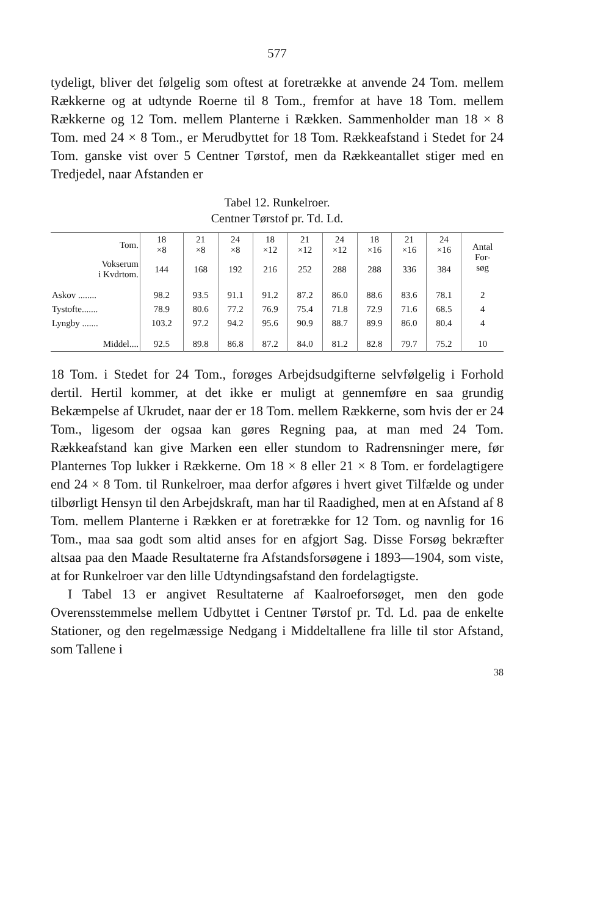577
tydeligt, bliver det følgelig som oftest at foretrække at anvende 24 Tom. mellem Rækkerne og at udtynde Roerne til 8 Tom., fremfor at have 18 Tom. mellem Rækkerne og 12 Tom. mellem Planterne i Rækken. Sammenholder man 18 × 8 Tom. med 24 × 8 Tom., er Merudbyttet for 18 Tom. Rækkeafstand i Stedet for 24 Tom. ganske vist over 5 Centner Tørstof, men da Rækkeantallet stiger med en Tredjedel, naar Afstanden er
Tabel 12. Runkelroer.
Centner Tørstof pr. Td. Ld.
| Tom. | 18 ×8 | 21 ×8 | 24 ×8 | 18 ×12 | 21 ×12 | 24 ×12 | 18 ×16 | 21 ×16 | 24 ×16 | Antal For- søg |
| --- | --- | --- | --- | --- | --- | --- | --- | --- | --- | --- |
| Vokserum i Kvdrtom. | 144 | 168 | 192 | 216 | 252 | 288 | 288 | 336 | 384 | |
| Askov ........ | 98.2 | 93.5 | 91.1 | 91.2 | 87.2 | 86.0 | 88.6 | 83.6 | 78.1 | 2 |
| Tystofte....... | 78.9 | 80.6 | 77.2 | 76.9 | 75.4 | 71.8 | 72.9 | 71.6 | 68.5 | 4 |
| Lyngby ....... | 103.2 | 97.2 | 94.2 | 95.6 | 90.9 | 88.7 | 89.9 | 86.0 | 80.4 | 4 |
| Middel.... | 92.5 | 89.8 | 86.8 | 87.2 | 84.0 | 81.2 | 82.8 | 79.7 | 75.2 | 10 |
18 Tom. i Stedet for 24 Tom., forøges Arbejdsudgifterne selvfølgelig i Forhold dertil. Hertil kommer, at det ikke er muligt at gennemføre en saa grundig Bekæmpelse af Ukrudet, naar der er 18 Tom. mellem Rækkerne, som hvis der er 24 Tom., ligesom der ogsaa kan gøres Regning paa, at man med 24 Tom. Rækkeafstand kan give Marken een eller stundom to Radrensninger mere, før Planternes Top lukker i Rækkerne. Om 18 × 8 eller 21 × 8 Tom. er fordelagtigere end 24 × 8 Tom. til Runkelroer, maa derfor afgøres i hvert givet Tilfælde og under tilbørligt Hensyn til den Arbejdskraft, man har til Raadighed, men at en Afstand af 8 Tom. mellem Planterne i Rækken er at foretrække for 12 Tom. og navnlig for 16 Tom., maa saa godt som altid anses for en afgjort Sag. Disse Forsøg bekræfter altsaa paa den Maade Resultaterne fra Afstandsforsøgene i 1893—1904, som viste, at for Runkelroer var den lille Udtyndingsafstand den fordelagtigste.
I Tabel 13 er angivet Resultaterne af Kaalroeforsøget, men den gode Overensstemmelse mellem Udbyttet i Centner Tørstof pr. Td. Ld. paa de enkelte Stationer, og den regelmæssige Nedgang i Middeltallene fra lille til stor Afstand, som Tallene i
38